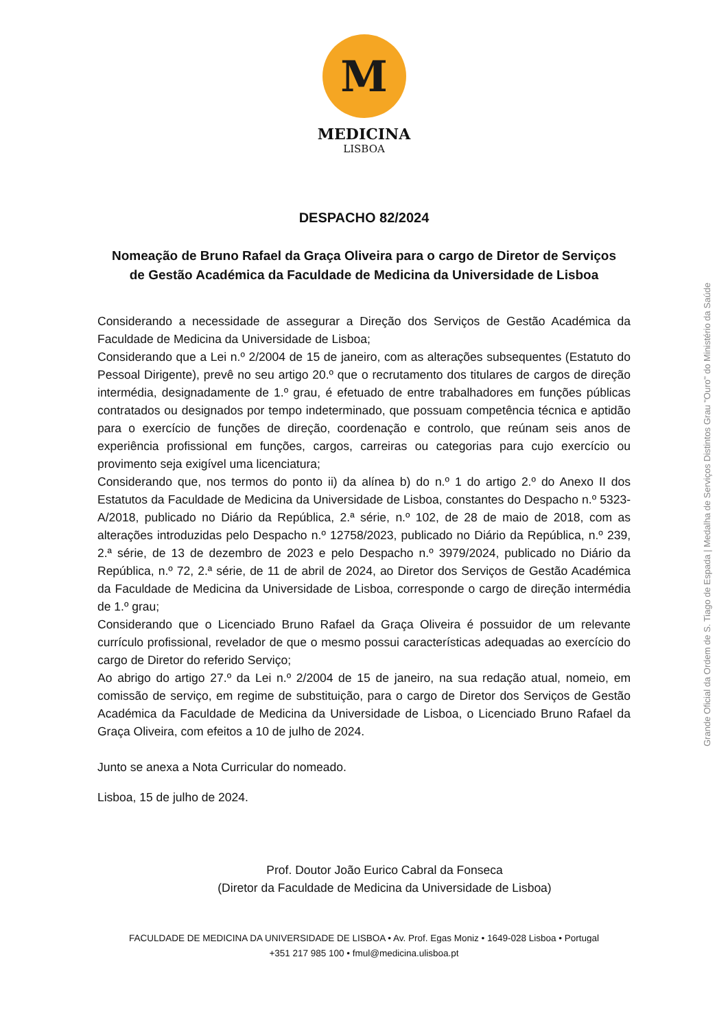M
MEDICINA
LISBOA
DESPACHO 82/2024
Nomeação de Bruno Rafael da Graça Oliveira para o cargo de Diretor de Serviços de Gestão Académica da Faculdade de Medicina da Universidade de Lisboa
Considerando a necessidade de assegurar a Direção dos Serviços de Gestão Académica da Faculdade de Medicina da Universidade de Lisboa;
Considerando que a Lei n.º 2/2004 de 15 de janeiro, com as alterações subsequentes (Estatuto do Pessoal Dirigente), prevê no seu artigo 20.º que o recrutamento dos titulares de cargos de direção intermédia, designadamente de 1.º grau, é efetuado de entre trabalhadores em funções públicas contratados ou designados por tempo indeterminado, que possuam competência técnica e aptidão para o exercício de funções de direção, coordenação e controlo, que reúnam seis anos de experiência profissional em funções, cargos, carreiras ou categorias para cujo exercício ou provimento seja exigível uma licenciatura;
Considerando que, nos termos do ponto ii) da alínea b) do n.º 1 do artigo 2.º do Anexo II dos Estatutos da Faculdade de Medicina da Universidade de Lisboa, constantes do Despacho n.º 5323-A/2018, publicado no Diário da República, 2.ª série, n.º 102, de 28 de maio de 2018, com as alterações introduzidas pelo Despacho n.º 12758/2023, publicado no Diário da República, n.º 239, 2.ª série, de 13 de dezembro de 2023 e pelo Despacho n.º 3979/2024, publicado no Diário da República, n.º 72, 2.ª série, de 11 de abril de 2024, ao Diretor dos Serviços de Gestão Académica da Faculdade de Medicina da Universidade de Lisboa, corresponde o cargo de direção intermédia de 1.º grau;
Considerando que o Licenciado Bruno Rafael da Graça Oliveira é possuidor de um relevante currículo profissional, revelador de que o mesmo possui características adequadas ao exercício do cargo de Diretor do referido Serviço;
Ao abrigo do artigo 27.º da Lei n.º 2/2004 de 15 de janeiro, na sua redação atual, nomeio, em comissão de serviço, em regime de substituição, para o cargo de Diretor dos Serviços de Gestão Académica da Faculdade de Medicina da Universidade de Lisboa, o Licenciado Bruno Rafael da Graça Oliveira, com efeitos a 10 de julho de 2024.
Junto se anexa a Nota Curricular do nomeado.
Lisboa, 15 de julho de 2024.
Prof. Doutor João Eurico Cabral da Fonseca
(Diretor da Faculdade de Medicina da Universidade de Lisboa)
FACULDADE DE MEDICINA DA UNIVERSIDADE DE LISBOA • Av. Prof. Egas Moniz • 1649-028 Lisboa • Portugal
+351 217 985 100 • fmul@medicina.ulisboa.pt
Grande Oficial da Ordem de S. Tiago de Espada | Medalha de Serviços Distintos Grau "Ouro" do Ministério da Saúde